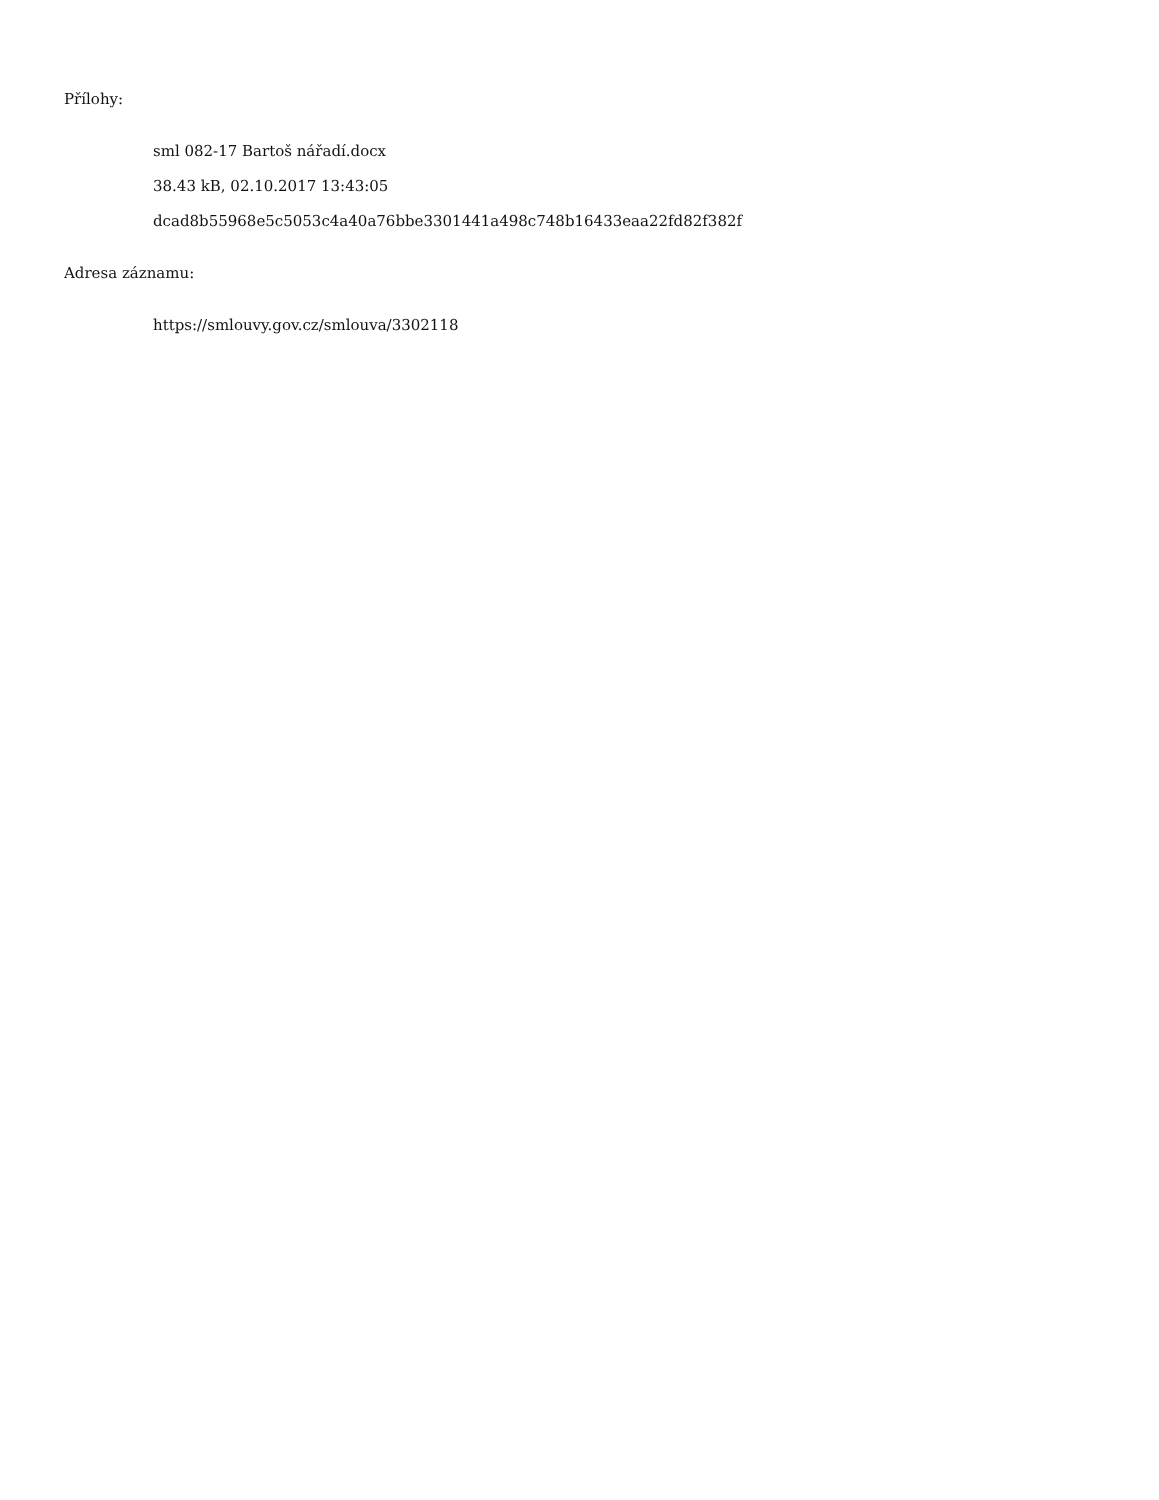Přílohy:
sml 082-17 Bartoš nářadí.docx
38.43 kB, 02.10.2017 13:43:05
dcad8b55968e5c5053c4a40a76bbe3301441a498c748b16433eaa22fd82f382f
Adresa záznamu:
https://smlouvy.gov.cz/smlouva/3302118